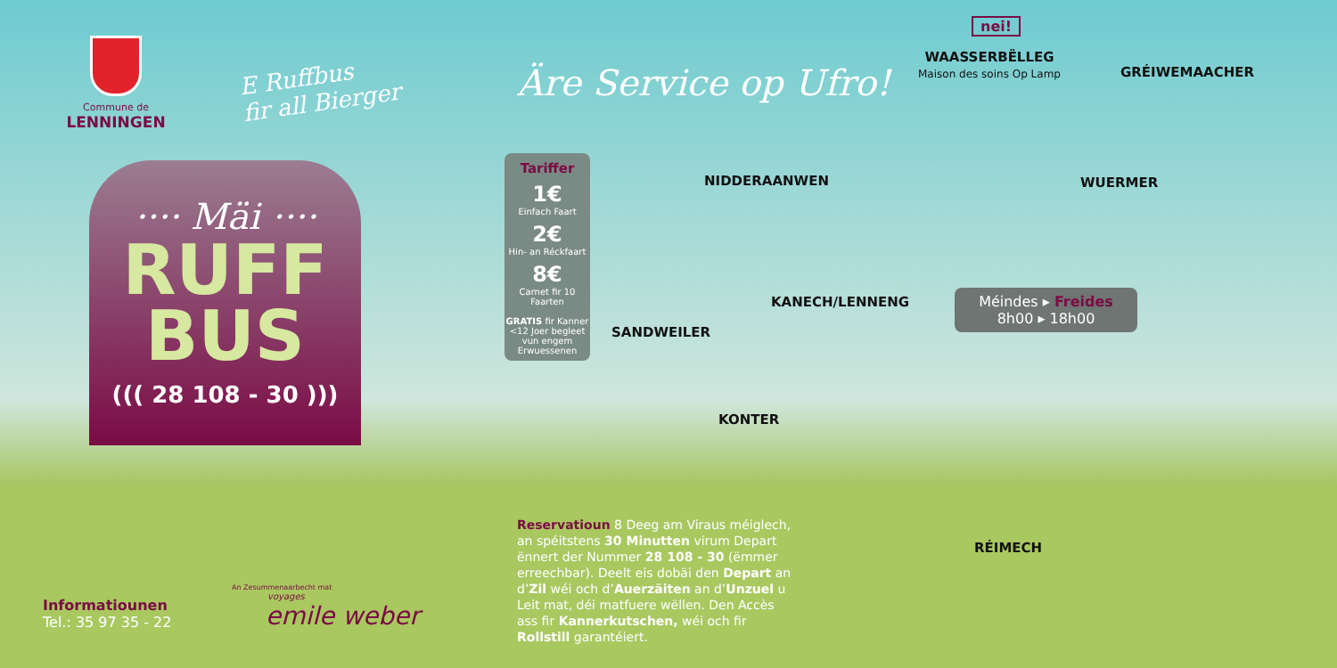Commune de
LENNINGEN
E Ruffbus
fir all Bierger
Äre Service op Ufro!
···· Mäi ····
RUFF
BUS
((( 28 108 - 30 )))
Tariffer
1€
Einfach Faart
2€
Hin- an Réckfaart
8€
Carnet fir 10 Faarten
GRATIS fir Kanner <12 Joer begleet vun engem Erwuessenen
nei!
WAASSERBËLLEG
Maison des soins Op Lamp
GRÉIWEMAACHER
NIDDERAANWEN WUERMER
KANECH/LENNENG
SANDWEILER
KONTER
RÉIMECH
Méindes ▸ Freides
8h00 ▸ 18h00
Reservatioun 8 Deeg am Viraus méiglech, an spéitstens 30 Minutten virum Depart ënnert der Nummer 28 108 - 30 (ëmmer erreechbar). Deelt eis dobäi den Depart an d’Zil wéi och d’Auerzäiten an d’Unzuel u Leit mat, déi matfuere wëllen. Den Accès ass fir Kannerkutschen, wéi och fir Rollstill garantéiert.
Informatiounen
Tel.: 35 97 35 - 22
An Zesummenaarbecht mat
voyages
emile weber